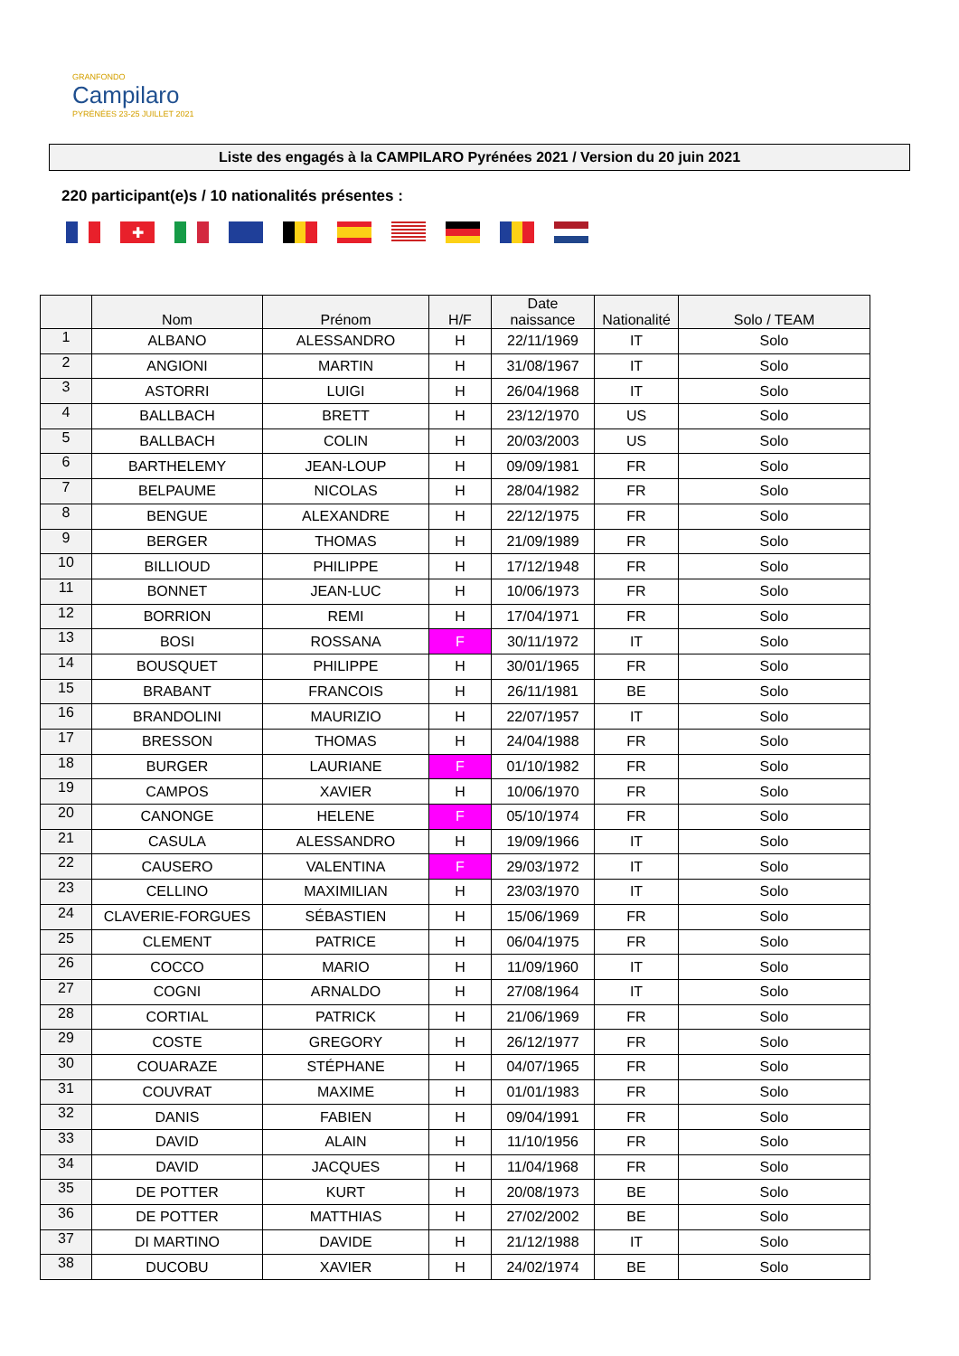GRANFONDO
Campilaro
PYRÉNÉES 23-25 JUILLET 2021
Liste des engagés à la CAMPILARO Pyrénées 2021 / Version du 20 juin 2021
220 participant(e)s / 10 nationalités présentes :
✚
| | Nom | Prénom | H/F | Date naissance | Nationalité | Solo / TEAM |
| --- | --- | --- | --- | --- | --- | --- |
| 1 | ALBANO | ALESSANDRO | H | 22/11/1969 | IT | Solo |
| 2 | ANGIONI | MARTIN | H | 31/08/1967 | IT | Solo |
| 3 | ASTORRI | LUIGI | H | 26/04/1968 | IT | Solo |
| 4 | BALLBACH | BRETT | H | 23/12/1970 | US | Solo |
| 5 | BALLBACH | COLIN | H | 20/03/2003 | US | Solo |
| 6 | BARTHELEMY | JEAN-LOUP | H | 09/09/1981 | FR | Solo |
| 7 | BELPAUME | NICOLAS | H | 28/04/1982 | FR | Solo |
| 8 | BENGUE | ALEXANDRE | H | 22/12/1975 | FR | Solo |
| 9 | BERGER | THOMAS | H | 21/09/1989 | FR | Solo |
| 10 | BILLIOUD | PHILIPPE | H | 17/12/1948 | FR | Solo |
| 11 | BONNET | JEAN-LUC | H | 10/06/1973 | FR | Solo |
| 12 | BORRION | REMI | H | 17/04/1971 | FR | Solo |
| 13 | BOSI | ROSSANA | F | 30/11/1972 | IT | Solo |
| 14 | BOUSQUET | PHILIPPE | H | 30/01/1965 | FR | Solo |
| 15 | BRABANT | FRANCOIS | H | 26/11/1981 | BE | Solo |
| 16 | BRANDOLINI | MAURIZIO | H | 22/07/1957 | IT | Solo |
| 17 | BRESSON | THOMAS | H | 24/04/1988 | FR | Solo |
| 18 | BURGER | LAURIANE | F | 01/10/1982 | FR | Solo |
| 19 | CAMPOS | XAVIER | H | 10/06/1970 | FR | Solo |
| 20 | CANONGE | HELENE | F | 05/10/1974 | FR | Solo |
| 21 | CASULA | ALESSANDRO | H | 19/09/1966 | IT | Solo |
| 22 | CAUSERO | VALENTINA | F | 29/03/1972 | IT | Solo |
| 23 | CELLINO | MAXIMILIAN | H | 23/03/1970 | IT | Solo |
| 24 | CLAVERIE-FORGUES | SÉBASTIEN | H | 15/06/1969 | FR | Solo |
| 25 | CLEMENT | PATRICE | H | 06/04/1975 | FR | Solo |
| 26 | COCCO | MARIO | H | 11/09/1960 | IT | Solo |
| 27 | COGNI | ARNALDO | H | 27/08/1964 | IT | Solo |
| 28 | CORTIAL | PATRICK | H | 21/06/1969 | FR | Solo |
| 29 | COSTE | GREGORY | H | 26/12/1977 | FR | Solo |
| 30 | COUARAZE | STÉPHANE | H | 04/07/1965 | FR | Solo |
| 31 | COUVRAT | MAXIME | H | 01/01/1983 | FR | Solo |
| 32 | DANIS | FABIEN | H | 09/04/1991 | FR | Solo |
| 33 | DAVID | ALAIN | H | 11/10/1956 | FR | Solo |
| 34 | DAVID | JACQUES | H | 11/04/1968 | FR | Solo |
| 35 | DE POTTER | KURT | H | 20/08/1973 | BE | Solo |
| 36 | DE POTTER | MATTHIAS | H | 27/02/2002 | BE | Solo |
| 37 | DI MARTINO | DAVIDE | H | 21/12/1988 | IT | Solo |
| 38 | DUCOBU | XAVIER | H | 24/02/1974 | BE | Solo |